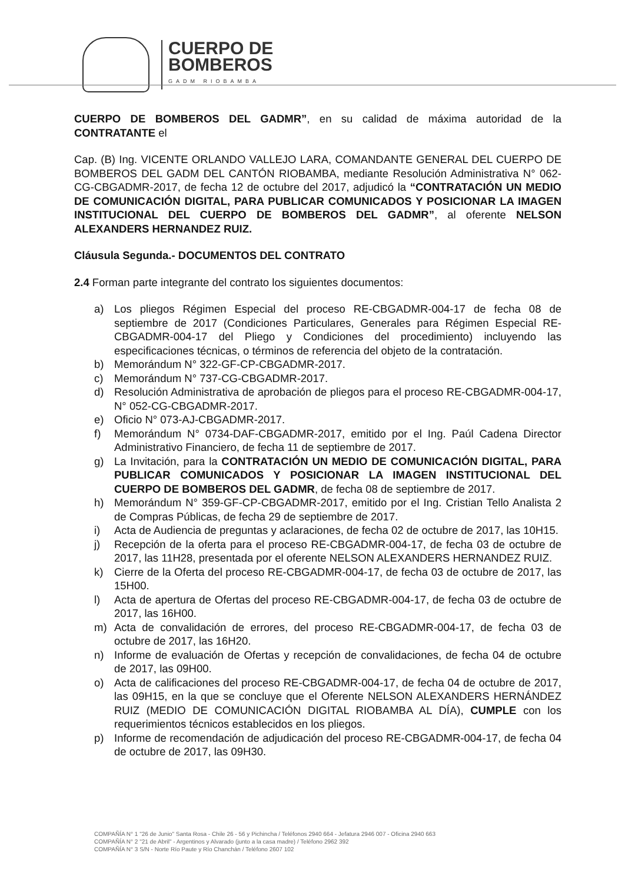CUERPO DE
BOMBEROS
GADM RIOBAMBA
CUERPO DE BOMBEROS DEL GADMR”, en su calidad de máxima autoridad de la CONTRATANTE el
Cap. (B) Ing. VICENTE ORLANDO VALLEJO LARA, COMANDANTE GENERAL DEL CUERPO DE BOMBEROS DEL GADM DEL CANTÓN RIOBAMBA, mediante Resolución Administrativa N° 062-CG-CBGADMR-2017, de fecha 12 de octubre del 2017, adjudicó la “CONTRATACIÓN UN MEDIO DE COMUNICACIÓN DIGITAL, PARA PUBLICAR COMUNICADOS Y POSICIONAR LA IMAGEN INSTITUCIONAL DEL CUERPO DE BOMBEROS DEL GADMR”, al oferente NELSON ALEXANDERS HERNANDEZ RUIZ.
Cláusula Segunda.- DOCUMENTOS DEL CONTRATO
2.4 Forman parte integrante del contrato los siguientes documentos:
a) Los pliegos Régimen Especial del proceso RE-CBGADMR-004-17 de fecha 08 de septiembre de 2017 (Condiciones Particulares, Generales para Régimen Especial RE-CBGADMR-004-17 del Pliego y Condiciones del procedimiento) incluyendo las especificaciones técnicas, o términos de referencia del objeto de la contratación.
b) Memorándum N° 322-GF-CP-CBGADMR-2017.
c) Memorándum N° 737-CG-CBGADMR-2017.
d) Resolución Administrativa de aprobación de pliegos para el proceso RE-CBGADMR-004-17, N° 052-CG-CBGADMR-2017.
e) Oficio N° 073-AJ-CBGADMR-2017.
f) Memorándum N° 0734-DAF-CBGADMR-2017, emitido por el Ing. Paúl Cadena Director Administrativo Financiero, de fecha 11 de septiembre de 2017.
g) La Invitación, para la CONTRATACIÓN UN MEDIO DE COMUNICACIÓN DIGITAL, PARA PUBLICAR COMUNICADOS Y POSICIONAR LA IMAGEN INSTITUCIONAL DEL CUERPO DE BOMBEROS DEL GADMR, de fecha 08 de septiembre de 2017.
h) Memorándum N° 359-GF-CP-CBGADMR-2017, emitido por el Ing. Cristian Tello Analista 2 de Compras Públicas, de fecha 29 de septiembre de 2017.
i) Acta de Audiencia de preguntas y aclaraciones, de fecha 02 de octubre de 2017, las 10H15.
j) Recepción de la oferta para el proceso RE-CBGADMR-004-17, de fecha 03 de octubre de 2017, las 11H28, presentada por el oferente NELSON ALEXANDERS HERNANDEZ RUIZ.
k) Cierre de la Oferta del proceso RE-CBGADMR-004-17, de fecha 03 de octubre de 2017, las 15H00.
l) Acta de apertura de Ofertas del proceso RE-CBGADMR-004-17, de fecha 03 de octubre de 2017, las 16H00.
m) Acta de convalidación de errores, del proceso RE-CBGADMR-004-17, de fecha 03 de octubre de 2017, las 16H20.
n) Informe de evaluación de Ofertas y recepción de convalidaciones, de fecha 04 de octubre de 2017, las 09H00.
o) Acta de calificaciones del proceso RE-CBGADMR-004-17, de fecha 04 de octubre de 2017, las 09H15, en la que se concluye que el Oferente NELSON ALEXANDERS HERNÁNDEZ RUIZ (MEDIO DE COMUNICACIÓN DIGITAL RIOBAMBA AL DÍA), CUMPLE con los requerimientos técnicos establecidos en los pliegos.
p) Informe de recomendación de adjudicación del proceso RE-CBGADMR-004-17, de fecha 04 de octubre de 2017, las 09H30.
COMPAÑÍA N° 1 "26 de Junio" Santa Rosa - Chile 26 - 56 y Pichincha / Teléfonos 2940 664 - Jefatura 2946 007 - Oficina 2940 663
COMPAÑÍA N° 2 "21 de Abril" - Argentinos y Alvarado (junto a la casa madre) / Teléfono 2962 392
COMPAÑÍA N° 3 S/N - Norte Río Paute y Río Chanchán / Teléfono 2607 102